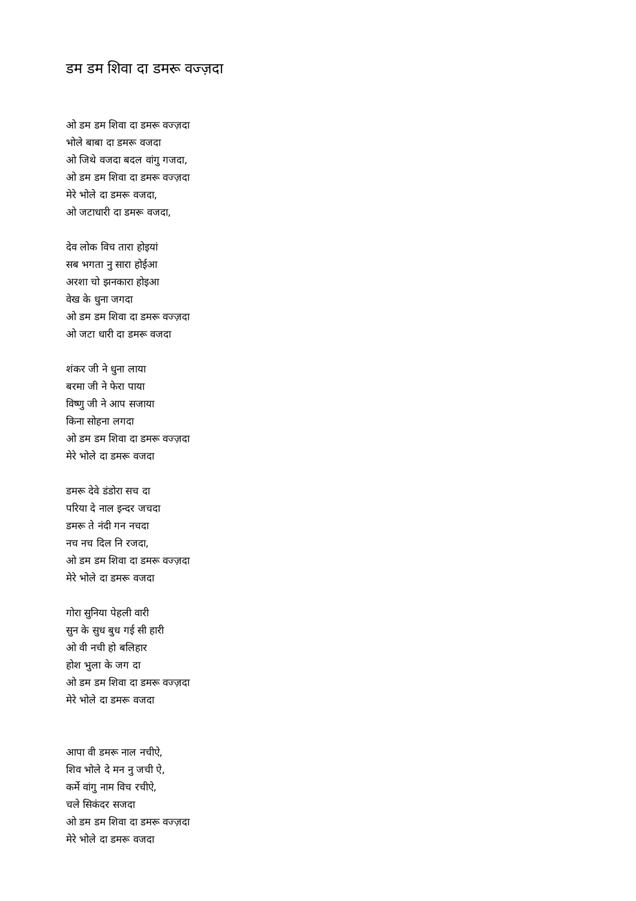डम डम शिवा दा डमरू वज्ज़दा
ओ डम डम शिवा दा डमरू वज्ज़दा
भोले बाबा दा डमरू वजदा
ओ जिथे वजदा बदल वांगु गजदा,
ओ डम डम शिवा दा डमरू वज्ज़दा
मेरे भोले दा डमरू वजदा,
ओ जटाधारी दा डमरू वजदा,
देव लोक विच तारा होइयां
सब भगता नु सारा होईआ
अरशा चो झनकारा होइआ
वेख के धुना जगदा
ओ डम डम शिवा दा डमरू वज्ज़दा
ओ जटा धारी दा डमरू वजदा
शंकर जी ने धुना लाया
बरमा जी ने फेरा पाया
विष्णु जी ने आप सजाया
किना सोहना लगदा
ओ डम डम शिवा दा डमरू वज्ज़दा
मेरे भोले दा डमरू वजदा
डमरू देवे डंडोरा सच दा
परिया दे नाल इन्दर जचदा
डमरू ते नंदी गन नचदा
नच नच दिल नि रजदा,
ओ डम डम शिवा दा डमरू वज्ज़दा
मेरे भोले दा डमरू वजदा
गोरा सुनिया पेहली वारी
सुन के सुध बुध गई सी हारी
ओ वी नची हो बलिहार
होश भुला के जग दा
ओ डम डम शिवा दा डमरू वज्ज़दा
मेरे भोले दा डमरू वजदा
आपा वी डमरू नाल नचीऐ,
शिव भोले दे मन नु जची ऐ,
कर्मे वांगु नाम विच रचीऐ,
चले सिकंदर सजदा
ओ डम डम शिवा दा डमरू वज्ज़दा
मेरे भोले दा डमरू वजदा